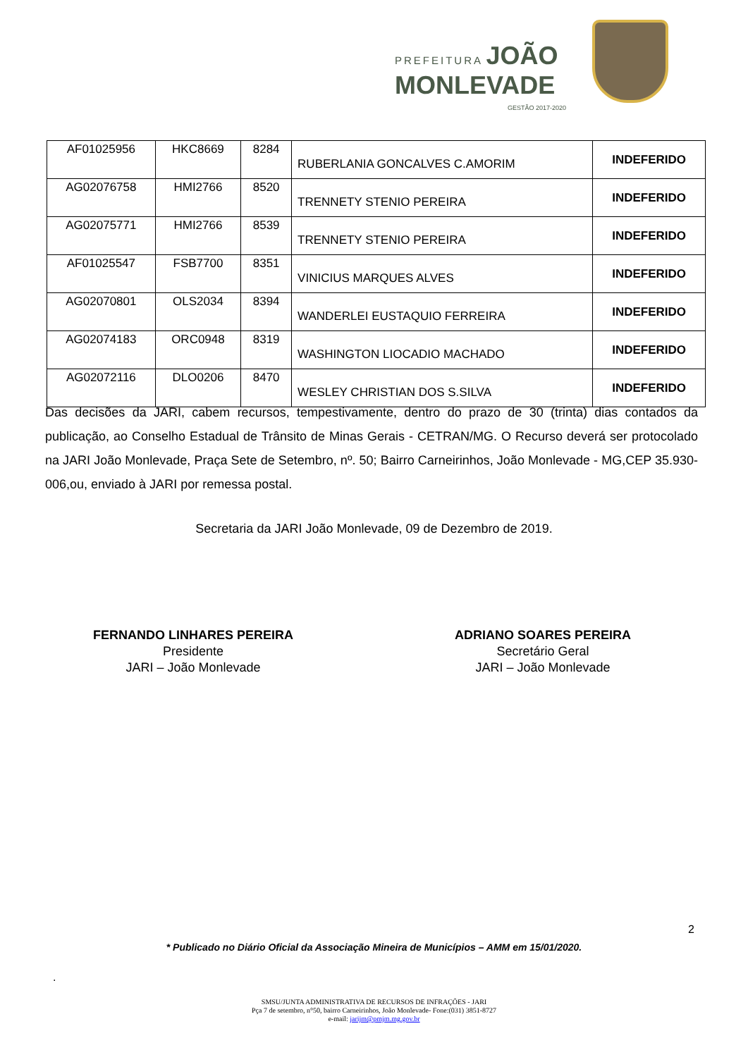PREFEITURA JOÃO
MONLEVADE
GESTÃO 2017-2020
| AF01025956 | HKC8669 | 8284 | RUBERLANIA GONCALVES C.AMORIM | INDEFERIDO |
| AG02076758 | HMI2766 | 8520 | TRENNETY STENIO PEREIRA | INDEFERIDO |
| AG02075771 | HMI2766 | 8539 | TRENNETY STENIO PEREIRA | INDEFERIDO |
| AF01025547 | FSB7700 | 8351 | VINICIUS MARQUES ALVES | INDEFERIDO |
| AG02070801 | OLS2034 | 8394 | WANDERLEI EUSTAQUIO FERREIRA | INDEFERIDO |
| AG02074183 | ORC0948 | 8319 | WASHINGTON LIOCADIO MACHADO | INDEFERIDO |
| AG02072116 | DLO0206 | 8470 | WESLEY CHRISTIAN DOS S.SILVA | INDEFERIDO |
Das decisões da JARI, cabem recursos, tempestivamente, dentro do prazo de 30 (trinta) dias contados da publicação, ao Conselho Estadual de Trânsito de Minas Gerais - CETRAN/MG. O Recurso deverá ser protocolado na JARI João Monlevade, Praça Sete de Setembro, nº. 50; Bairro Carneirinhos, João Monlevade - MG,CEP 35.930-006,ou, enviado à JARI por remessa postal.
Secretaria da JARI João Monlevade, 09 de Dezembro de 2019.
FERNANDO LINHARES PEREIRA
Presidente
JARI – João Monlevade
ADRIANO SOARES PEREIRA
Secretário Geral
JARI – João Monlevade
2
* Publicado no Diário Oficial da Associação Mineira de Municípios – AMM em 15/01/2020.
.
SMSU/JUNTA ADMINISTRATIVA DE RECURSOS DE INFRAÇÕES - JARI
Pça 7 de setembro, n°50, bairro Carneirinhos, João Monlevade- Fone:(031) 3851-8727
e-mail: jarijm@pmjm.mg.gov.br